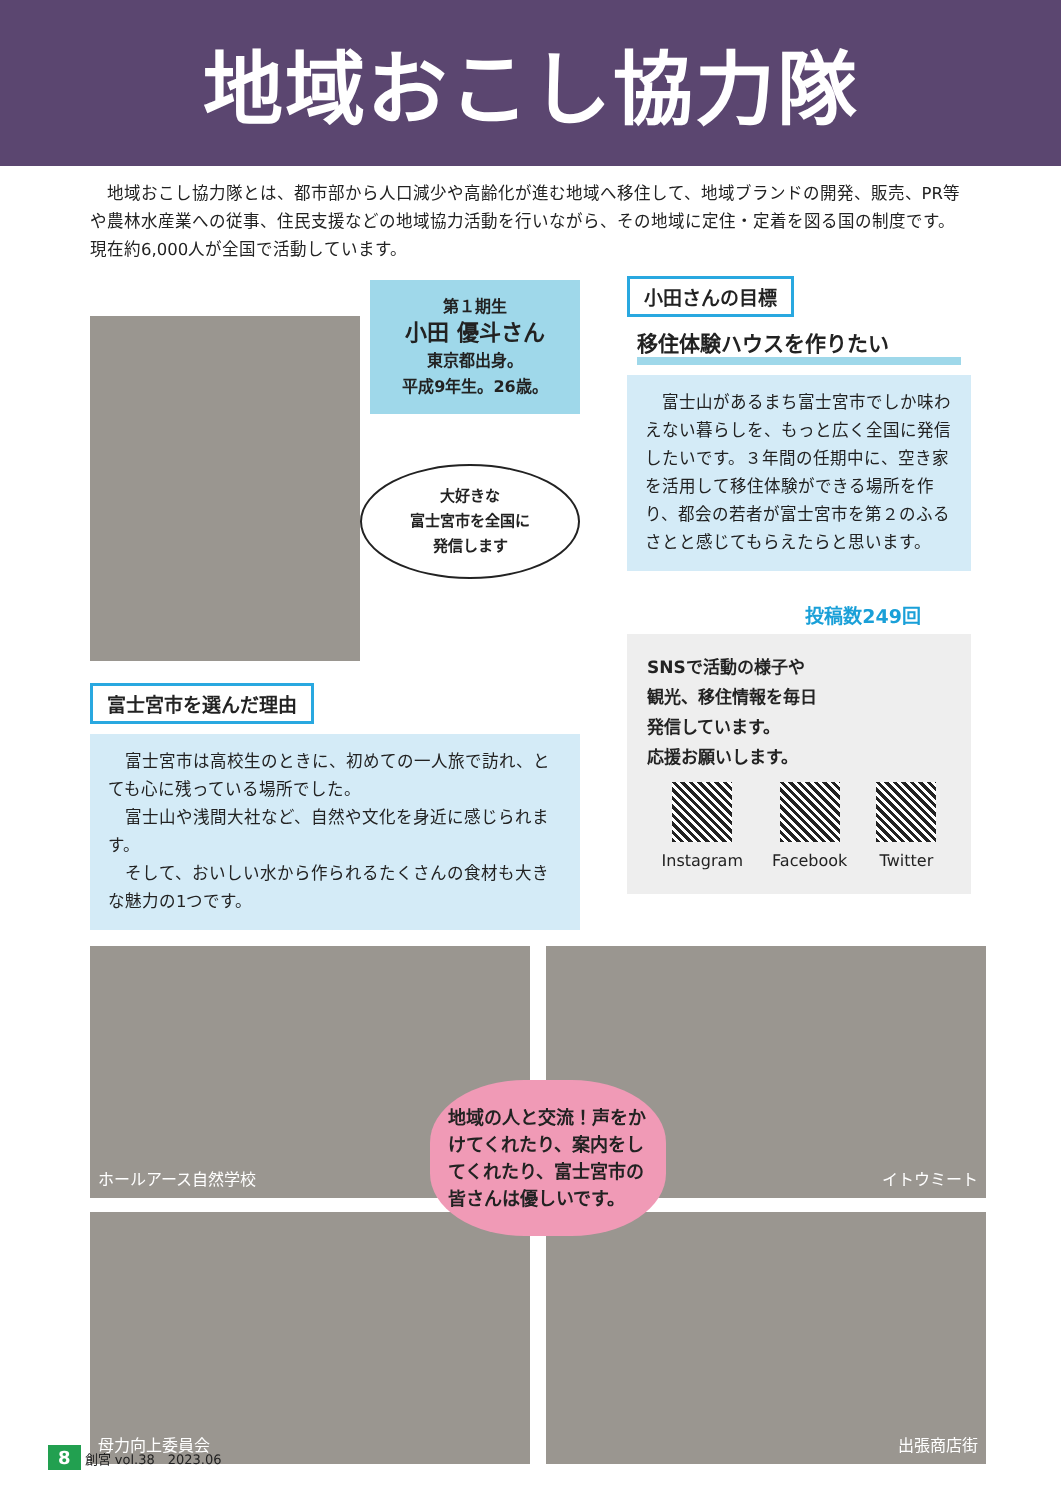地域おこし協力隊
地域おこし協力隊とは、都市部から人口減少や高齢化が進む地域へ移住して、地域ブランドの開発、販売、PR等や農林水産業への従事、住民支援などの地域協力活動を行いながら、その地域に定住・定着を図る国の制度です。現在約6,000人が全国で活動しています。
第１期生
小田 優斗さん
東京都出身。
平成9年生。26歳。
大好きな
富士宮市を全国に
発信します
富士宮市を選んだ理由
富士宮市は高校生のときに、初めての一人旅で訪れ、とても心に残っている場所でした。
富士山や浅間大社など、自然や文化を身近に感じられます。
そして、おいしい水から作られるたくさんの食材も大きな魅力の1つです。
小田さんの目標
移住体験ハウスを作りたい
富士山があるまち富士宮市でしか味わえない暮らしを、もっと広く全国に発信したいです。３年間の任期中に、空き家を活用して移住体験ができる場所を作り、都会の若者が富士宮市を第２のふるさとと感じてもらえたらと思います。
投稿数249回
SNSで活動の様子や
観光、移住情報を毎日
発信しています。
応援お願いします。
Instagram Facebook Twitter
ホールアース自然学校
イトウミート
母力向上委員会
出張商店街
地域の人と交流！声をかけてくれたり、案内をしてくれたり、富士宮市の皆さんは優しいです。
8 創宮 vol.38　2023.06